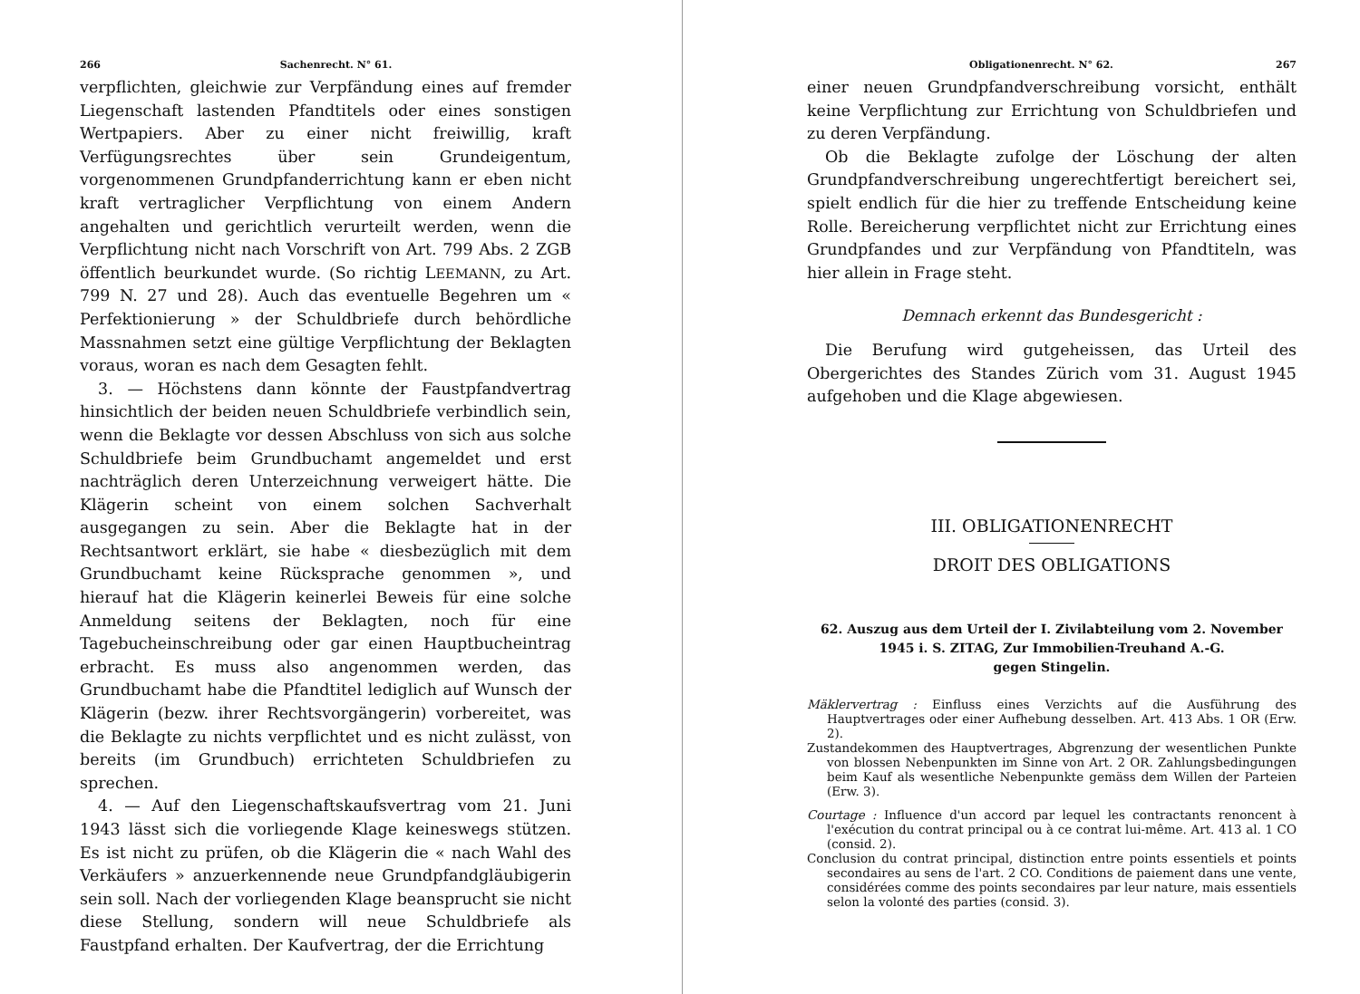266 Sachenrecht. N° 61.
verpflichten, gleichwie zur Verpfändung eines auf fremder Liegenschaft lastenden Pfandtitels oder eines sonstigen Wertpapiers. Aber zu einer nicht freiwillig, kraft Verfügungsrechtes über sein Grundeigentum, vorgenommenen Grundpfanderrichtung kann er eben nicht kraft vertraglicher Verpflichtung von einem Andern angehalten und gerichtlich verurteilt werden, wenn die Verpflichtung nicht nach Vorschrift von Art. 799 Abs. 2 ZGB öffentlich beurkundet wurde. (So richtig LEEMANN, zu Art. 799 N. 27 und 28). Auch das eventuelle Begehren um « Perfektionierung » der Schuldbriefe durch behördliche Massnahmen setzt eine gültige Verpflichtung der Beklagten voraus, woran es nach dem Gesagten fehlt.
3. — Höchstens dann könnte der Faustpfandvertrag hinsichtlich der beiden neuen Schuldbriefe verbindlich sein, wenn die Beklagte vor dessen Abschluss von sich aus solche Schuldbriefe beim Grundbuchamt angemeldet und erst nachträglich deren Unterzeichnung verweigert hätte. Die Klägerin scheint von einem solchen Sachverhalt ausgegangen zu sein. Aber die Beklagte hat in der Rechtsantwort erklärt, sie habe « diesbezüglich mit dem Grundbuchamt keine Rücksprache genommen », und hierauf hat die Klägerin keinerlei Beweis für eine solche Anmeldung seitens der Beklagten, noch für eine Tagebucheinschreibung oder gar einen Hauptbucheintrag erbracht. Es muss also angenommen werden, das Grundbuchamt habe die Pfandtitel lediglich auf Wunsch der Klägerin (bezw. ihrer Rechtsvorgängerin) vorbereitet, was die Beklagte zu nichts verpflichtet und es nicht zulässt, von bereits (im Grundbuch) errichteten Schuldbriefen zu sprechen.
4. — Auf den Liegenschaftskaufsvertrag vom 21. Juni 1943 lässt sich die vorliegende Klage keineswegs stützen. Es ist nicht zu prüfen, ob die Klägerin die « nach Wahl des Verkäufers » anzuerkennende neue Grundpfandgläubigerin sein soll. Nach der vorliegenden Klage beansprucht sie nicht diese Stellung, sondern will neue Schuldbriefe als Faustpfand erhalten. Der Kaufvertrag, der die Errichtung
Obligationenrecht. N° 62. 267
einer neuen Grundpfandverschreibung vorsicht, enthält keine Verpflichtung zur Errichtung von Schuldbriefen und zu deren Verpfändung.
Ob die Beklagte zufolge der Löschung der alten Grundpfandverschreibung ungerechtfertigt bereichert sei, spielt endlich für die hier zu treffende Entscheidung keine Rolle. Bereicherung verpflichtet nicht zur Errichtung eines Grundpfandes und zur Verpfändung von Pfandtiteln, was hier allein in Frage steht.
Demnach erkennt das Bundesgericht :
Die Berufung wird gutgeheissen, das Urteil des Obergerichtes des Standes Zürich vom 31. August 1945 aufgehoben und die Klage abgewiesen.
III. OBLIGATIONENRECHT
DROIT DES OBLIGATIONS
62. Auszug aus dem Urteil der I. Zivilabteilung vom 2. November 1945 i. S. ZITAG, Zur Immobilien-Treuhand A.-G.
gegen Stingelin.
Mäklervertrag : Einfluss eines Verzichts auf die Ausführung des Hauptvertrages oder einer Aufhebung desselben. Art. 413 Abs. 1 OR (Erw. 2).
Zustandekommen des Hauptvertrages, Abgrenzung der wesentlichen Punkte von blossen Nebenpunkten im Sinne von Art. 2 OR. Zahlungsbedingungen beim Kauf als wesentliche Nebenpunkte gemäss dem Willen der Parteien (Erw. 3).
Courtage : Influence d'un accord par lequel les contractants renoncent à l'exécution du contrat principal ou à ce contrat lui-même. Art. 413 al. 1 CO (consid. 2).
Conclusion du contrat principal, distinction entre points essentiels et points secondaires au sens de l'art. 2 CO. Conditions de paiement dans une vente, considérées comme des points secondaires par leur nature, mais essentiels selon la volonté des parties (consid. 3).